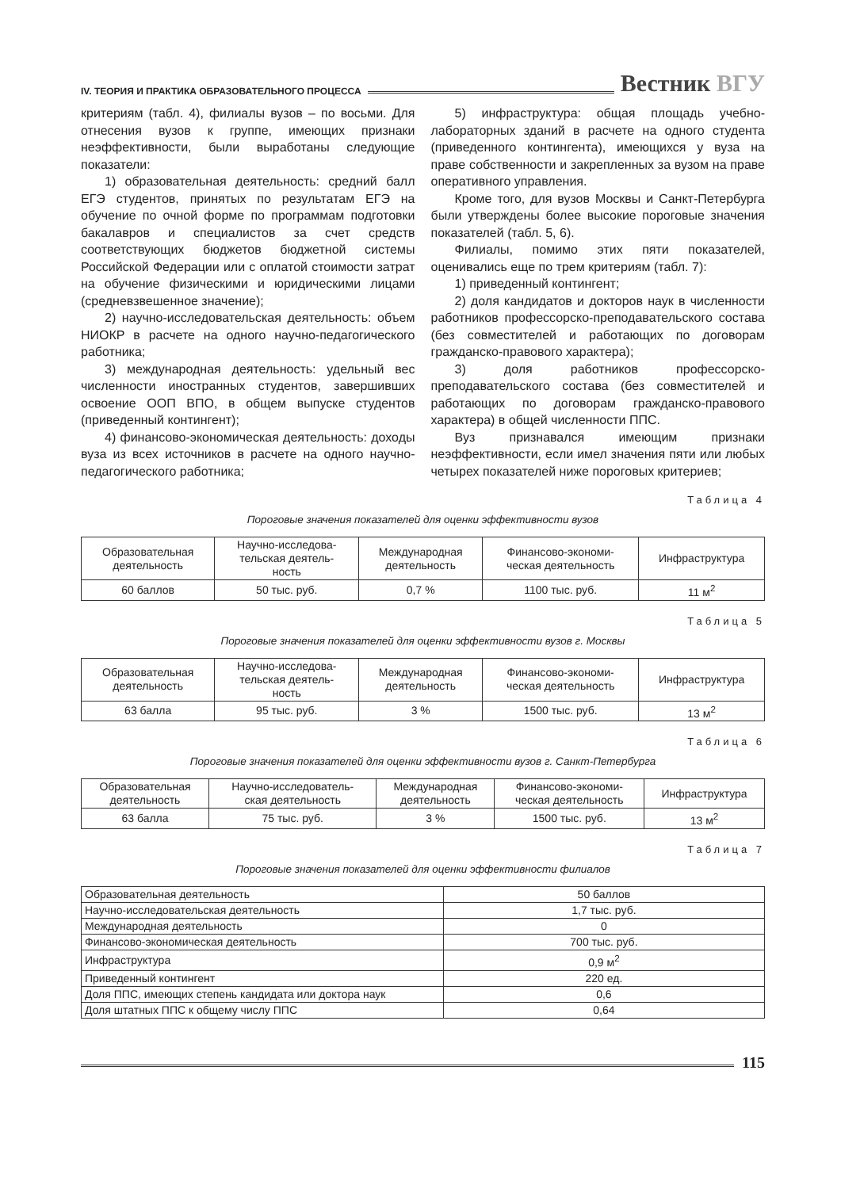IV. ТЕОРИЯ И ПРАКТИКА ОБРАЗОВАТЕЛЬНОГО ПРОЦЕССА
Вестник ВГУ
критериям (табл. 4), филиалы вузов – по восьми. Для отнесения вузов к группе, имеющих признаки неэффективности, были выработаны следующие показатели:
1) образовательная деятельность: средний балл ЕГЭ студентов, принятых по результатам ЕГЭ на обучение по очной форме по программам подготовки бакалавров и специалистов за счет средств соответствующих бюджетов бюджетной системы Российской Федерации или с оплатой стоимости затрат на обучение физическими и юридическими лицами (средневзвешенное значение);
2) научно-исследовательская деятельность: объем НИОКР в расчете на одного научно-педагогического работника;
3) международная деятельность: удельный вес численности иностранных студентов, завершивших освоение ООП ВПО, в общем выпуске студентов (приведенный контингент);
4) финансово-экономическая деятельность: доходы вуза из всех источников в расчете на одного научно-педагогического работника;
5) инфраструктура: общая площадь учебно-лабораторных зданий в расчете на одного студента (приведенного контингента), имеющихся у вуза на праве собственности и закрепленных за вузом на праве оперативного управления.
Кроме того, для вузов Москвы и Санкт-Петербурга были утверждены более высокие пороговые значения показателей (табл. 5, 6).
Филиалы, помимо этих пяти показателей, оценивались еще по трем критериям (табл. 7):
1) приведенный контингент;
2) доля кандидатов и докторов наук в численности работников профессорско-преподавательского состава (без совместителей и работающих по договорам гражданско-правового характера);
3) доля работников профессорско-преподавательского состава (без совместителей и работающих по договорам гражданско-правового характера) в общей численности ППС.
Вуз признавался имеющим признаки неэффективности, если имел значения пяти или любых четырех показателей ниже пороговых критериев;
Таблица 4
Пороговые значения показателей для оценки эффективности вузов
| Образовательная деятельность | Научно-исследова- тельская деятель- ность | Международная деятельность | Финансово-экономи- ческая деятельность | Инфраструктура |
| 60 баллов | 50 тыс. руб. | 0,7 % | 1100 тыс. руб. | 11 м<sup>2</sup> |
Таблица 5
Пороговые значения показателей для оценки эффективности вузов г. Москвы
| Образовательная деятельность | Научно-исследова- тельская деятель- ность | Международная деятельность | Финансово-экономи- ческая деятельность | Инфраструктура |
| 63 балла | 95 тыс. руб. | 3 % | 1500 тыс. руб. | 13 м<sup>2</sup> |
Таблица 6
Пороговые значения показателей для оценки эффективности вузов г. Санкт-Петербурга
| Образовательная деятельность | Научно-исследователь- ская деятельность | Международная деятельность | Финансово-экономи- ческая деятельность | Инфраструктура |
| 63 балла | 75 тыс. руб. | 3 % | 1500 тыс. руб. | 13 м<sup>2</sup> |
Таблица 7
Пороговые значения показателей для оценки эффективности филиалов
| Образовательная деятельность | 50 баллов |
| Научно-исследовательская деятельность | 1,7 тыс. руб. |
| Международная деятельность | 0 |
| Финансово-экономическая деятельность | 700 тыс. руб. |
| Инфраструктура | 0,9 м<sup>2</sup> |
| Приведенный контингент | 220 ед. |
| Доля ППС, имеющих степень кандидата или доктора наук | 0,6 |
| Доля штатных ППС к общему числу ППС | 0,64 |
115